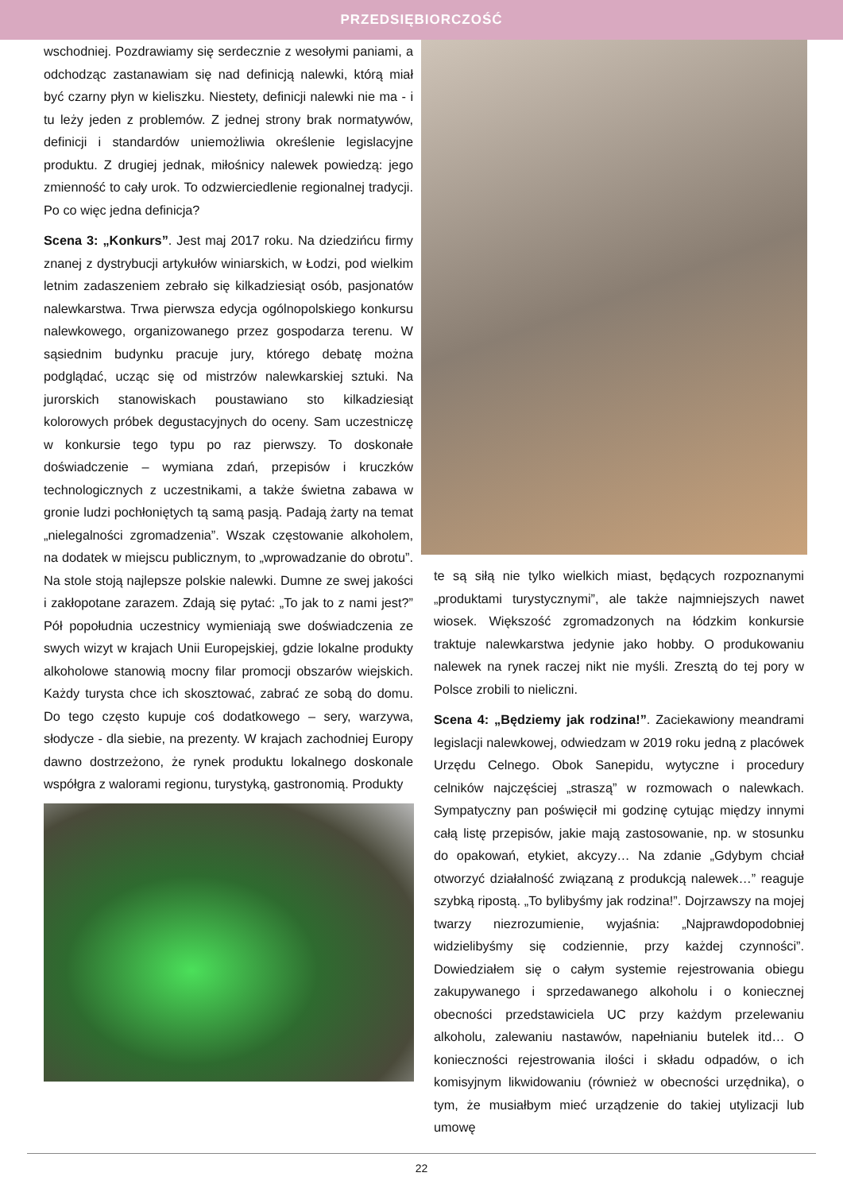PRZEDSIĘBIORCZOŚĆ
wschodniej. Pozdrawiamy się serdecznie z wesołymi paniami, a odchodząc zastanawiam się nad definicją nalewki, którą miał być czarny płyn w kieliszku. Niestety, definicji nalewki nie ma - i tu leży jeden z problemów. Z jednej strony brak normatywów, definicji i standardów uniemożliwia określenie legislacyjne produktu. Z drugiej jednak, miłośnicy nalewek powiedzą: jego zmienność to cały urok. To odzwierciedlenie regionalnej tradycji. Po co więc jedna definicja?
Scena 3: „Konkurs”. Jest maj 2017 roku. Na dziedzińcu firmy znanej z dystrybucji artykułów winiarskich, w Łodzi, pod wielkim letnim zadaszeniem zebrało się kilkadziesiąt osób, pasjonatów nalewkarstwa. Trwa pierwsza edycja ogólnopolskiego konkursu nalewkowego, organizowanego przez gospodarza terenu. W sąsiednim budynku pracuje jury, którego debatę można podglądać, ucząc się od mistrzów nalewkarskiej sztuki. Na jurorskich stanowiskach poustawiano sto kilkadziesiąt kolorowych próbek degustacyjnych do oceny. Sam uczestniczę w konkursie tego typu po raz pierwszy. To doskonałe doświadczenie – wymiana zdań, przepisów i kruczków technologicznych z uczestnikami, a także świetna zabawa w gronie ludzi pochłoniętych tą samą pasją. Padają żarty na temat „nielegalności zgromadzenia”. Wszak częstowanie alkoholem, na dodatek w miejscu publicznym, to „wprowadzanie do obrotu”. Na stole stoją najlepsze polskie nalewki. Dumne ze swej jakości i zakłopotane zarazem. Zdają się pytać: „To jak to z nami jest?” Pół popołudnia uczestnicy wymieniają swe doświadczenia ze swych wizyt w krajach Unii Europejskiej, gdzie lokalne produkty alkoholowe stanowią mocny filar promocji obszarów wiejskich. Każdy turysta chce ich skosztować, zabrać ze sobą do domu. Do tego często kupuje coś dodatkowego – sery, warzywa, słodycze - dla siebie, na prezenty. W krajach zachodniej Europy dawno dostrzeżono, że rynek produktu lokalnego doskonale współgra z walorami regionu, turystyką, gastronomią. Produkty
te są siłą nie tylko wielkich miast, będących rozpoznanymi „produktami turystycznymi”, ale także najmniejszych nawet wiosek. Większość zgromadzonych na łódzkim konkursie traktuje nalewkarstwa jedynie jako hobby. O produkowaniu nalewek na rynek raczej nikt nie myśli. Zresztą do tej pory w Polsce zrobili to nieliczni.
Scena 4: „Będziemy jak rodzina!”. Zaciekawiony meandrami legislacji nalewkowej, odwiedzam w 2019 roku jedną z placówek Urzędu Celnego. Obok Sanepidu, wytyczne i procedury celników najczęściej „straszą” w rozmowach o nalewkach. Sympatyczny pan poświęcił mi godzinę cytując między innymi całą listę przepisów, jakie mają zastosowanie, np. w stosunku do opakowań, etykiet, akcyzy… Na zdanie „Gdybym chciał otworzyć działalność związaną z produkcją nalewek…” reaguje szybką ripostą. „To bylibyśmy jak rodzina!”. Dojrzawszy na mojej twarzy niezrozumienie, wyjaśnia: „Najprawdopodobniej widzielibyśmy się codziennie, przy każdej czynności”. Dowiedziałem się o całym systemie rejestrowania obiegu zakupywanego i sprzedawanego alkoholu i o koniecznej obecności przedstawiciela UC przy każdym przelewaniu alkoholu, zalewaniu nastawów, napełnianiu butelek itd… O konieczności rejestrowania ilości i składu odpadów, o ich komisyjnym likwidowaniu (również w obecności urzędnika), o tym, że musiałbym mieć urządzenie do takiej utylizacji lub umowę
22